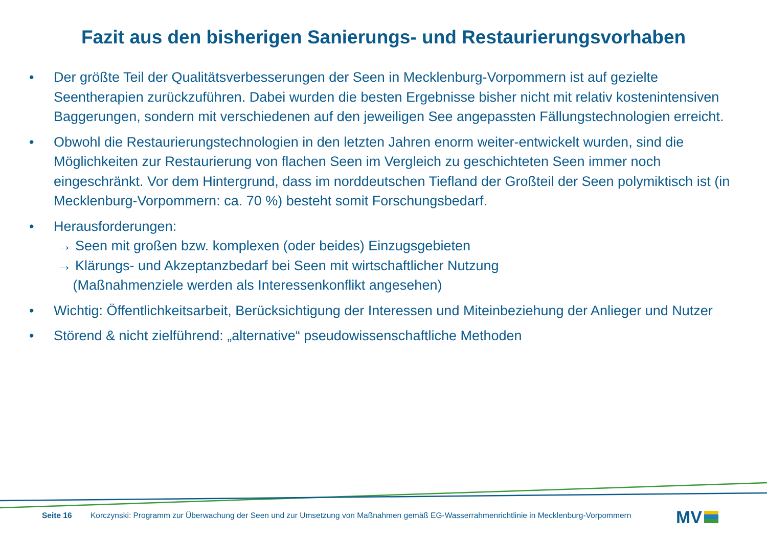Fazit aus den bisherigen Sanierungs- und Restaurierungsvorhaben
• Der größte Teil der Qualitätsverbesserungen der Seen in Mecklenburg-Vorpommern ist auf gezielte Seentherapien zurückzuführen. Dabei wurden die besten Ergebnisse bisher nicht mit relativ kostenintensiven Baggerungen, sondern mit verschiedenen auf den jeweiligen See angepassten Fällungstechnologien erreicht.
• Obwohl die Restaurierungstechnologien in den letzten Jahren enorm weiter-entwickelt wurden, sind die Möglichkeiten zur Restaurierung von flachen Seen im Vergleich zu geschichteten Seen immer noch eingeschränkt. Vor dem Hintergrund, dass im norddeutschen Tiefland der Großteil der Seen polymiktisch ist (in Mecklenburg-Vorpommern: ca. 70 %) besteht somit Forschungsbedarf.
• Herausforderungen:
→ Seen mit großen bzw. komplexen (oder beides) Einzugsgebieten
→ Klärungs- und Akzeptanzbedarf bei Seen mit wirtschaftlicher Nutzung
(Maßnahmenziele werden als Interessenkonflikt angesehen)
• Wichtig: Öffentlichkeitsarbeit, Berücksichtigung der Interessen und Miteinbeziehung der Anlieger und Nutzer
• Störend & nicht zielführend: „alternative“ pseudowissenschaftliche Methoden
Seite 16 Korczynski: Programm zur Überwachung der Seen und zur Umsetzung von Maßnahmen gemäß EG-Wasserrahmenrichtlinie in Mecklenburg-Vorpommern
MV